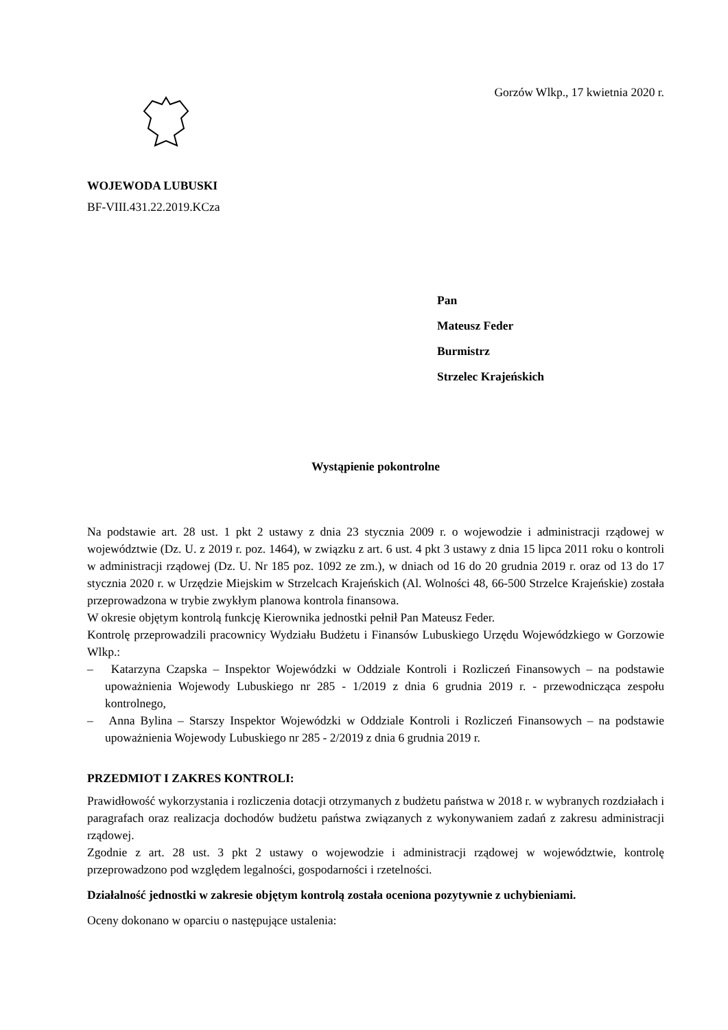Gorzów Wlkp., 17 kwietnia 2020 r.
WOJEWODA LUBUSKI
BF-VIII.431.22.2019.KCza
Pan
Mateusz Feder
Burmistrz
Strzelec Krajeńskich
Wystąpienie pokontrolne
Na podstawie art. 28 ust. 1 pkt 2 ustawy z dnia 23 stycznia 2009 r. o wojewodzie i administracji rządowej w województwie (Dz. U. z 2019 r. poz. 1464), w związku z art. 6 ust. 4 pkt 3 ustawy z dnia 15 lipca 2011 roku o kontroli w administracji rządowej (Dz. U. Nr 185 poz. 1092 ze zm.), w dniach od 16 do 20 grudnia 2019 r. oraz od 13 do 17 stycznia 2020 r. w Urzędzie Miejskim w Strzelcach Krajeńskich (Al. Wolności 48, 66-500 Strzelce Krajeńskie) została przeprowadzona w trybie zwykłym planowa kontrola finansowa.
W okresie objętym kontrolą funkcję Kierownika jednostki pełnił Pan Mateusz Feder.
Kontrolę przeprowadzili pracownicy Wydziału Budżetu i Finansów Lubuskiego Urzędu Wojewódzkiego w Gorzowie Wlkp.:
– Katarzyna Czapska – Inspektor Wojewódzki w Oddziale Kontroli i Rozliczeń Finansowych – na podstawie upoważnienia Wojewody Lubuskiego nr 285 - 1/2019 z dnia 6 grudnia 2019 r. - przewodnicząca zespołu kontrolnego,
– Anna Bylina – Starszy Inspektor Wojewódzki w Oddziale Kontroli i Rozliczeń Finansowych – na podstawie upoważnienia Wojewody Lubuskiego nr 285 - 2/2019 z dnia 6 grudnia 2019 r.
PRZEDMIOT I ZAKRES KONTROLI:
Prawidłowość wykorzystania i rozliczenia dotacji otrzymanych z budżetu państwa w 2018 r. w wybranych rozdziałach i paragrafach oraz realizacja dochodów budżetu państwa związanych z wykonywaniem zadań z zakresu administracji rządowej.
Zgodnie z art. 28 ust. 3 pkt 2 ustawy o wojewodzie i administracji rządowej w województwie, kontrolę przeprowadzono pod względem legalności, gospodarności i rzetelności.
Działalność jednostki w zakresie objętym kontrolą została oceniona pozytywnie z uchybieniami.
Oceny dokonano w oparciu o następujące ustalenia: